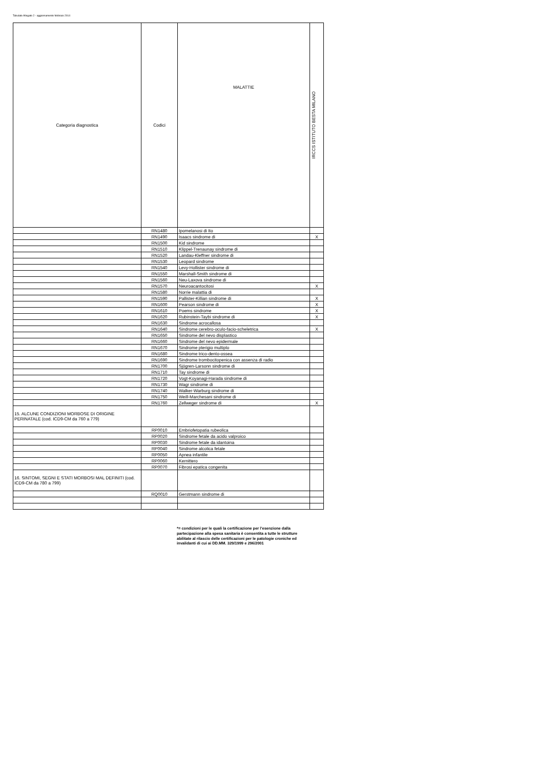Tabulato Allegato 2 - aggiornamento febbraio 2014
| Categoria diagnostica | Codici | MALATTIE | IRCCS ISTITUTO BESTA MILANO |
| --- | --- | --- | --- |
| | RN1480 | Ipomelanosi di Ito | |
| | RN1490 | Isaacs sindrome di | X |
| | RN1500 | Kid sindrome | |
| | RN1510 | Klippel-Trenaunay sindrome di | |
| | RN1520 | Landau-Kleffner sindrome di | |
| | RN1530 | Leopard sindrome | |
| | RN1540 | Levy-Hollister sindrome di | |
| | RN1550 | Marshall-Smith sindrome di | |
| | RN1560 | Neu-Laxova sindrome di | |
| | RN1570 | Neuroacantocitosi | X |
| | RN1580 | Norrie malattia di | |
| | RN1590 | Pallister-Killian sindrome di | X |
| | RN1600 | Pearson sindrome di | X |
| | RN1610 | Poems sindrome | X |
| | RN1620 | Rubinstein-Taybi sindrome di | X |
| | RN1630 | Sindrome acrocallosa | |
| | RN1640 | Sindrome cerebro-oculo-facio-scheletrica | X |
| | RN1650 | Sindrome del nevo displastico | |
| | RN1660 | Sindrome del nevo epidermale | |
| | RN1670 | Sindrome pterigio multiplo | |
| | RN1680 | Sindrome trico-dento-ossea | |
| | RN1690 | Sindrome trombocitopenica con assenza di radio | |
| | RN1700 | Sjógren-Larsonn sindrome di | |
| | RN1710 | Tay sindrome di | |
| | RN1720 | Vogt-Koyanagi-Harada sindrome di | |
| | RN1730 | Wagr sindrome di | |
| | RN1740 | Walker-Warburg sindrome di | |
| | RN1750 | Weill-Marchesani sindrome di | |
| | RN1760 | Zellweger sindrome di | X |
| 15. ALCUNE CONDIZIONI MORBOSE DI ORIGINE PERINATALE (cod. ICD9-CM da 760 a 779) | | | |
| | RP0010 | Embriofetopatia rubeolica | |
| | RP0020 | Sindrome fetale da acido valproico | |
| | RP0030 | Sindrome fetale da idantoina | |
| | RP0040 | Sindrome alcolica fetale | |
| | RP0050 | Apnea infantile | |
| | RP0060 | Kernittero | |
| | RP0070 | Fibrosi epatica congenita | |
| 16. SINTOMI, SEGNI E STATI MORBOSI MAL DEFINITI (cod. ICD9-CM da 780 a 799) | | | |
| | RQ0010 | Gerstmann sindrome di | |
*= condizioni per le quali la certificazione per l’esenzione dalla partecipazione alla spesa sanitaria è consentita a tutte le strutture abilitate al rilascio delle certificazioni per le patologie croniche ed invalidanti di cui ai DD.MM. 329/1999 e 296/2001